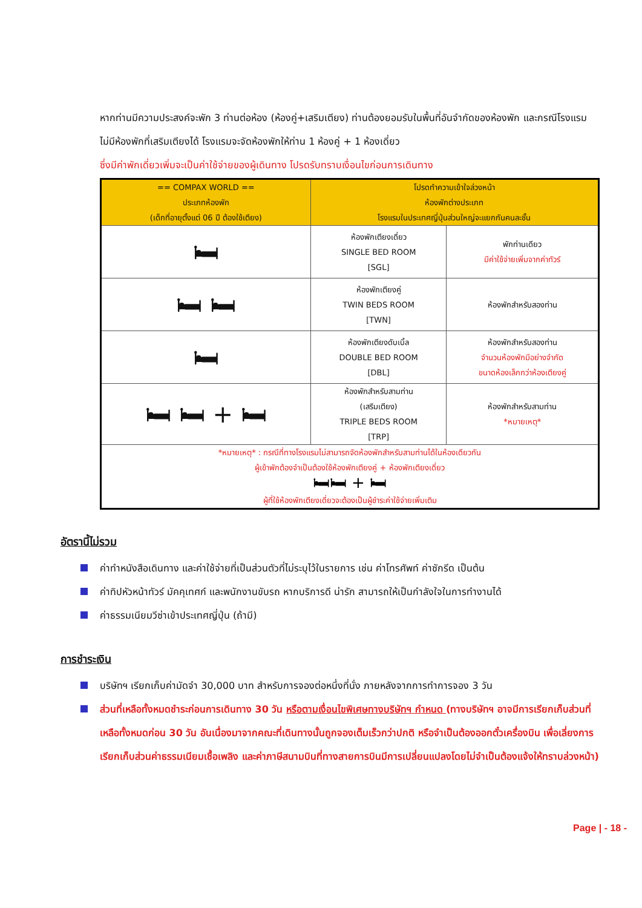หากท่านมีความประสงค์จะพัก 3 ท่านต่อห้อง (ห้องคู่+เสริมเตียง) ท่านต้องยอมรับในพื้นที่อันจำกัดของห้องพัก และกรณีโรงแรมไม่มีห้องพักที่เสริมเตียงได้ โรงแรมจะจัดห้องพักให้ท่าน 1 ห้องคู่ + 1 ห้องเดี่ยว
ซึ่งมีค่าพักเดี่ยวเพิ่มจะเป็นค่าใช้จ่ายของผู้เดินทาง โปรดรับทราบเงื่อนไขก่อนการเดินทาง
| == COMPAX WORLD == ประเภทห้องพัก (เด็กที่อายุตั้งแต่ 06 ปี ต้องใช้เตียง) | โปรดทำความเข้าใจล่วงหน้า ห้องพักต่างประเภท โรงแรมในประเทศญี่ปุ่นส่วนใหญ่จะแยกกันคนละชั้น | |
| --- | --- | --- |
| 🛏 | ห้องพักเตียงเดี่ยว SINGLE BED ROOM [SGL] | พักท่านเดียว มีค่าใช้จ่ายเพิ่มจากค่าทัวร์ |
| 🛏 🛏 | ห้องพักเตียงคู่ TWIN BEDS ROOM [TWN] | ห้องพักสำหรับสองท่าน |
| 🛏 | ห้องพักเตียงดับเบิ้ล DOUBLE BED ROOM [DBL] | ห้องพักสำหรับสองท่าน จำนวนห้องพักมีอย่างจำกัด ขนาดห้องเล็กกว่าห้องเตียงคู่ |
| 🛏 🛏 + 🛏 | ห้องพักสำหรับสามท่าน (เสริมเตียง) TRIPLE BEDS ROOM [TRP] | ห้องพักสำหรับสามท่าน *หมายเหตุ* |
| *หมายเหตุ* : กรณีที่ทางโรงแรมไม่สามารถจัดห้องพักสำหรับสามท่านได้ในห้องเดียวกัน ผู้เข้าพักต้องจำเป็นต้องใช้ห้องพักเตียงคู่ + ห้องพักเตียงเดี่ยว 🛏🛏 + 🛏 ผู้ที่ใช้ห้องพักเตียงเดี่ยวจะต้องเป็นผู้ชำระค่าใช้จ่ายเพิ่มเติม | | |
อัตรานี้ไม่รวม
ค่าทำหนังสือเดินทาง และค่าใช้จ่ายที่เป็นส่วนตัวที่ไม่ระบุไว้ในรายการ เช่น ค่าโทรศัพท์ ค่าซักรีด เป็นต้น
ค่าทิปหัวหน้าทัวร์ มัคคุเทศก์ และพนักงานขับรถ หากบริการดี น่ารัก สามารถให้เป็นกำลังใจในการทำงานได้
ค่าธรรมเนียมวีซ่าเข้าประเทศญี่ปุ่น (ถ้ามี)
การชำระเงิน
บริษัทฯ เรียกเก็บค่ามัดจำ 30,000 บาท สำหรับการจองต่อหนึ่งที่นั่ง ภายหลังจากการทำการจอง 3 วัน
ส่วนที่เหลือทั้งหมดชำระก่อนการเดินทาง 30 วัน หรือตามเงื่อนไขพิเศษทางบริษัทฯ กำหนด (ทางบริษัทฯ อาจมีการเรียกเก็บส่วนที่เหลือทั้งหมดก่อน 30 วัน อันเนื่องมาจากคณะที่เดินทางนั้นถูกจองเต็มเร็วกว่าปกติ หรือจำเป็นต้องออกตั๋วเครื่องบิน เพื่อเลี่ยงการเรียกเก็บส่วนค่าธรรมเนียมเชื้อเพลิง และค่าภาษีสนามบินที่ทางสายการบินมีการเปลี่ยนแปลงโดยไม่จำเป็นต้องแจ้งให้ทราบล่วงหน้า)
Page | - 18 -